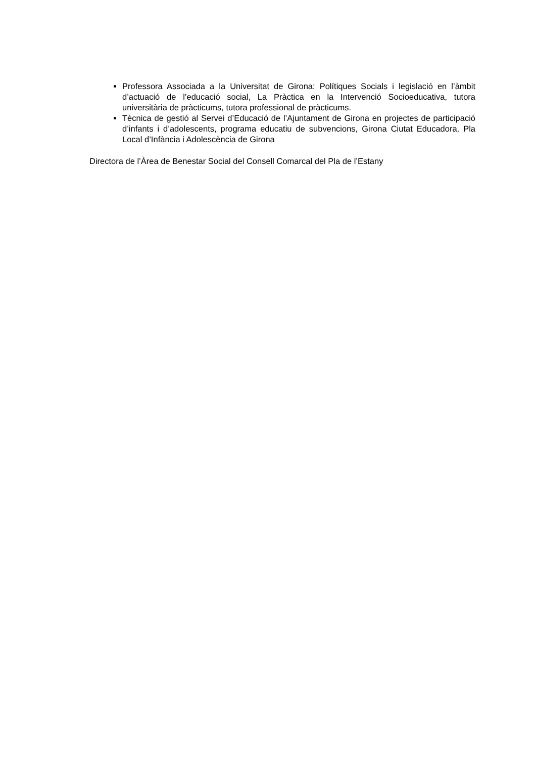Professora Associada a la Universitat de Girona: Polítiques Socials i legislació en l’àmbit d’actuació de l’educació social, La Pràctica en la Intervenció Socioeducativa, tutora universitària de pràcticums, tutora professional de pràcticums.
Tècnica de gestió al Servei d’Educació de l’Ajuntament de Girona en projectes de participació d’infants i d’adolescents, programa educatiu de subvencions, Girona Ciutat Educadora, Pla Local d’Infància i Adolescència de Girona
Directora de l’Àrea de Benestar Social del Consell Comarcal del Pla de l’Estany